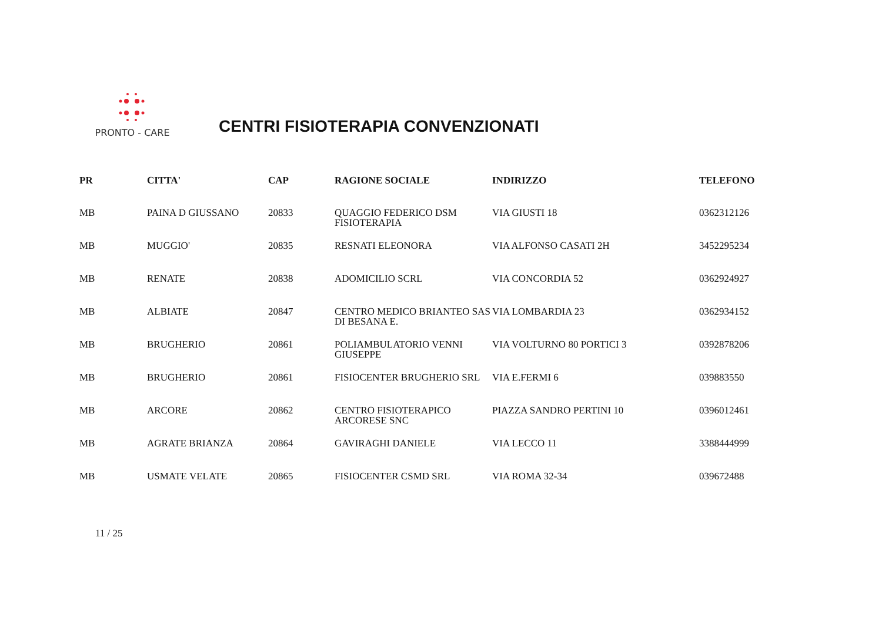PRONTO - CARE
CENTRI FISIOTERAPIA CONVENZIONATI
| PR | CITTA' | CAP | RAGIONE SOCIALE | INDIRIZZO | TELEFONO |
| --- | --- | --- | --- | --- | --- |
| MB | PAINA D GIUSSANO | 20833 | QUAGGIO FEDERICO DSM FISIOTERAPIA | VIA GIUSTI 18 | 0362312126 |
| MB | MUGGIO' | 20835 | RESNATI ELEONORA | VIA ALFONSO CASATI 2H | 3452295234 |
| MB | RENATE | 20838 | ADOMICILIO SCRL | VIA CONCORDIA 52 | 0362924927 |
| MB | ALBIATE | 20847 | CENTRO MEDICO BRIANTEO SAS DI BESANA E. | VIA LOMBARDIA 23 | 0362934152 |
| MB | BRUGHERIO | 20861 | POLIAMBULATORIO VENNI GIUSEPPE | VIA VOLTURNO 80 PORTICI 3 | 0392878206 |
| MB | BRUGHERIO | 20861 | FISIOCENTER BRUGHERIO SRL | VIA E.FERMI 6 | 039883550 |
| MB | ARCORE | 20862 | CENTRO FISIOTERAPICO ARCORESE SNC | PIAZZA SANDRO PERTINI 10 | 0396012461 |
| MB | AGRATE BRIANZA | 20864 | GAVIRAGHI DANIELE | VIA LECCO 11 | 3388444999 |
| MB | USMATE VELATE | 20865 | FISIOCENTER CSMD SRL | VIA ROMA 32-34 | 039672488 |
11 / 25